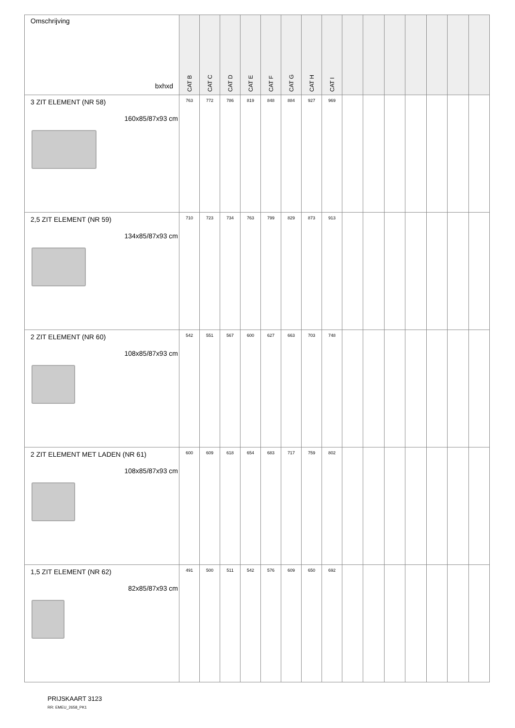| Omschrijving bxhxd | CAT B | CAT C | CAT D | CAT E | CAT F | CAT G | CAT H | CAT I | | | | | | | |
| --- | --- | --- | --- | --- | --- | --- | --- | --- | --- | --- | --- | --- | --- | --- | --- |
| 3 ZIT ELEMENT (NR 58) 160x85/87x93 cm | 763 | 772 | 786 | 819 | 848 | 884 | 927 | 969 | | | | | | | |
| 2,5 ZIT ELEMENT (NR 59) 134x85/87x93 cm | 710 | 723 | 734 | 763 | 799 | 829 | 873 | 913 | | | | | | | |
| 2 ZIT ELEMENT (NR 60) 108x85/87x93 cm | 542 | 551 | 567 | 600 | 627 | 663 | 703 | 748 | | | | | | | |
| 2 ZIT ELEMENT MET LADEN (NR 61) 108x85/87x93 cm | 600 | 609 | 618 | 654 | 683 | 717 | 759 | 802 | | | | | | | |
| 1,5 ZIT ELEMENT (NR 62) 82x85/87x93 cm | 491 | 500 | 511 | 542 | 576 | 609 | 650 | 692 | | | | | | | |
PRIJSKAART 3123
RR: EMEU_2658_PK1